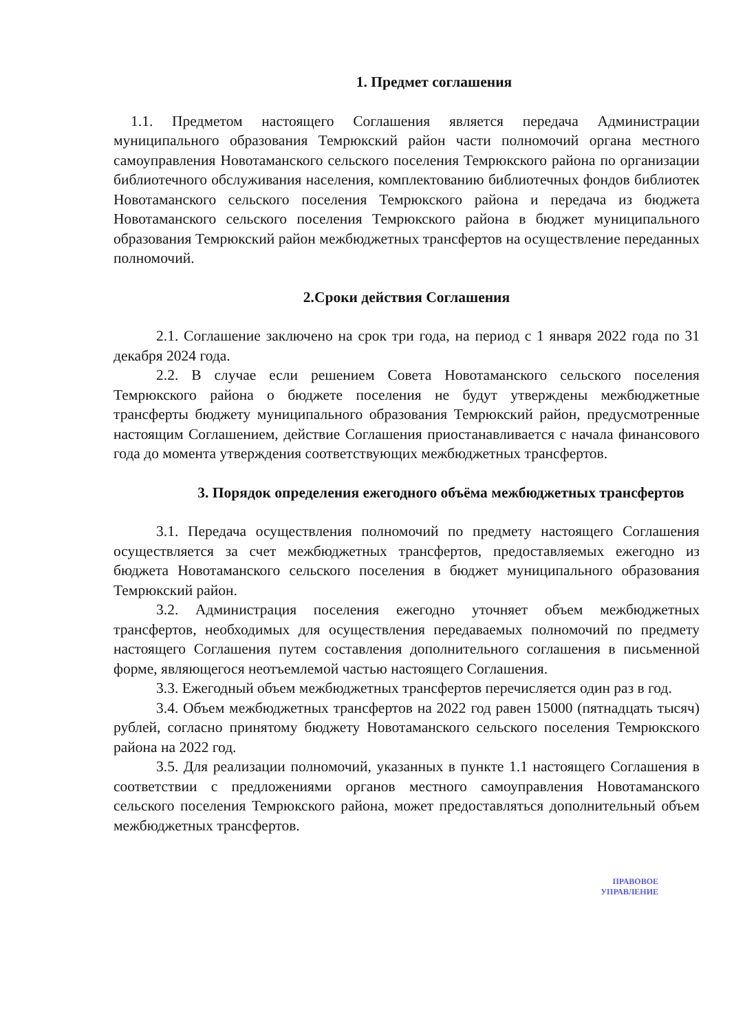1. Предмет соглашения
1.1. Предметом настоящего Соглашения является передача Администрации муниципального образования Темрюкский район части полномочий органа местного самоуправления Новотаманского сельского поселения Темрюкского района по организации библиотечного обслуживания населения, комплектованию библиотечных фондов библиотек Новотаманского сельского поселения Темрюкского района и передача из бюджета Новотаманского сельского поселения Темрюкского района в бюджет муниципального образования Темрюкский район межбюджетных трансфертов на осуществление переданных полномочий.
2.Сроки действия Соглашения
2.1. Соглашение заключено на срок три года, на период с 1 января 2022 года по 31 декабря 2024 года.
2.2. В случае если решением Совета Новотаманского сельского поселения Темрюкского района о бюджете поселения не будут утверждены межбюджетные трансферты бюджету муниципального образования Темрюкский район, предусмотренные настоящим Соглашением, действие Соглашения приостанавливается с начала финансового года до момента утверждения соответствующих межбюджетных трансфертов.
3. Порядок определения ежегодного объёма межбюджетных трансфертов
3.1. Передача осуществления полномочий по предмету настоящего Соглашения осуществляется за счет межбюджетных трансфертов, предоставляемых ежегодно из бюджета Новотаманского сельского поселения в бюджет муниципального образования Темрюкский район.
3.2. Администрация поселения ежегодно уточняет объем межбюджетных трансфертов, необходимых для осуществления передаваемых полномочий по предмету настоящего Соглашения путем составления дополнительного соглашения в письменной форме, являющегося неотъемлемой частью настоящего Соглашения.
3.3. Ежегодный объем межбюджетных трансфертов перечисляется один раз в год.
3.4. Объем межбюджетных трансфертов на 2022 год равен 15000 (пятнадцать тысяч) рублей, согласно принятому бюджету Новотаманского сельского поселения Темрюкского района на 2022 год.
3.5. Для реализации полномочий, указанных в пункте 1.1 настоящего Соглашения в соответствии с предложениями органов местного самоуправления Новотаманского сельского поселения Темрюкского района, может предоставляться дополнительный объем межбюджетных трансфертов.
ПРАВОВОЕ
УПРАВЛЕНИЕ